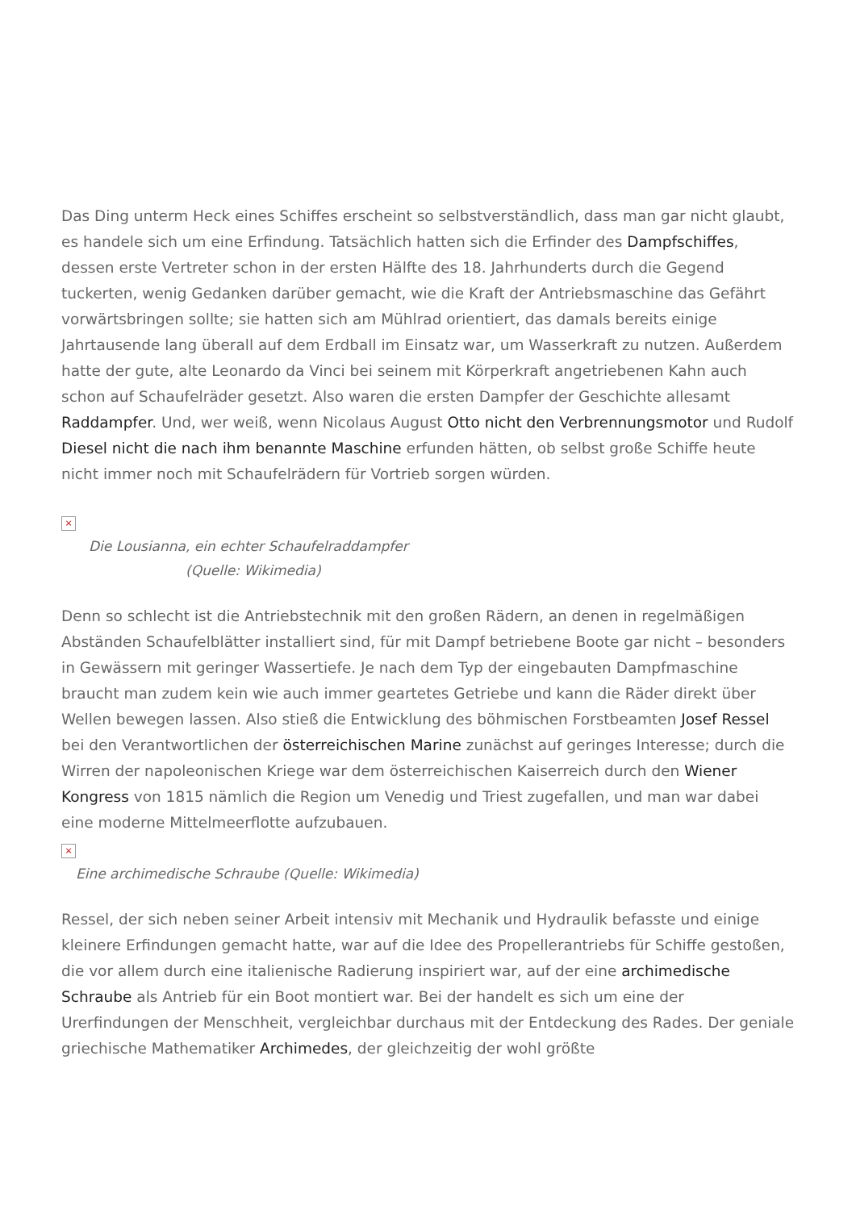Das Ding unterm Heck eines Schiffes erscheint so selbstverständlich, dass man gar nicht glaubt, es handele sich um eine Erfindung. Tatsächlich hatten sich die Erfinder des Dampfschiffes, dessen erste Vertreter schon in der ersten Hälfte des 18. Jahrhunderts durch die Gegend tuckerten, wenig Gedanken darüber gemacht, wie die Kraft der Antriebsmaschine das Gefährt vorwärtsbringen sollte; sie hatten sich am Mühlrad orientiert, das damals bereits einige Jahrtausende lang überall auf dem Erdball im Einsatz war, um Wasserkraft zu nutzen. Außerdem hatte der gute, alte Leonardo da Vinci bei seinem mit Körperkraft angetriebenen Kahn auch schon auf Schaufelräder gesetzt. Also waren die ersten Dampfer der Geschichte allesamt Raddampfer. Und, wer weiß, wenn Nicolaus August Otto nicht den Verbrennungsmotor und Rudolf Diesel nicht die nach ihm benannte Maschine erfunden hätten, ob selbst große Schiffe heute nicht immer noch mit Schaufelrädern für Vortrieb sorgen würden.
×
Die Lousianna, ein echter Schaufelraddampfer
(Quelle: Wikimedia)
Denn so schlecht ist die Antriebstechnik mit den großen Rädern, an denen in regelmäßigen Abständen Schaufelblätter installiert sind, für mit Dampf betriebene Boote gar nicht – besonders in Gewässern mit geringer Wassertiefe. Je nach dem Typ der eingebauten Dampfmaschine braucht man zudem kein wie auch immer geartetes Getriebe und kann die Räder direkt über Wellen bewegen lassen. Also stieß die Entwicklung des böhmischen Forstbeamten Josef Ressel bei den Verantwortlichen der österreichischen Marine zunächst auf geringes Interesse; durch die Wirren der napoleonischen Kriege war dem österreichischen Kaiserreich durch den Wiener Kongress von 1815 nämlich die Region um Venedig und Triest zugefallen, und man war dabei eine moderne Mittelmeerflotte aufzubauen.
×
Eine archimedische Schraube (Quelle: Wikimedia)
Ressel, der sich neben seiner Arbeit intensiv mit Mechanik und Hydraulik befasste und einige kleinere Erfindungen gemacht hatte, war auf die Idee des Propellerantriebs für Schiffe gestoßen, die vor allem durch eine italienische Radierung inspiriert war, auf der eine archimedische Schraube als Antrieb für ein Boot montiert war. Bei der handelt es sich um eine der Urerfindungen der Menschheit, vergleichbar durchaus mit der Entdeckung des Rades. Der geniale griechische Mathematiker Archimedes, der gleichzeitig der wohl größte